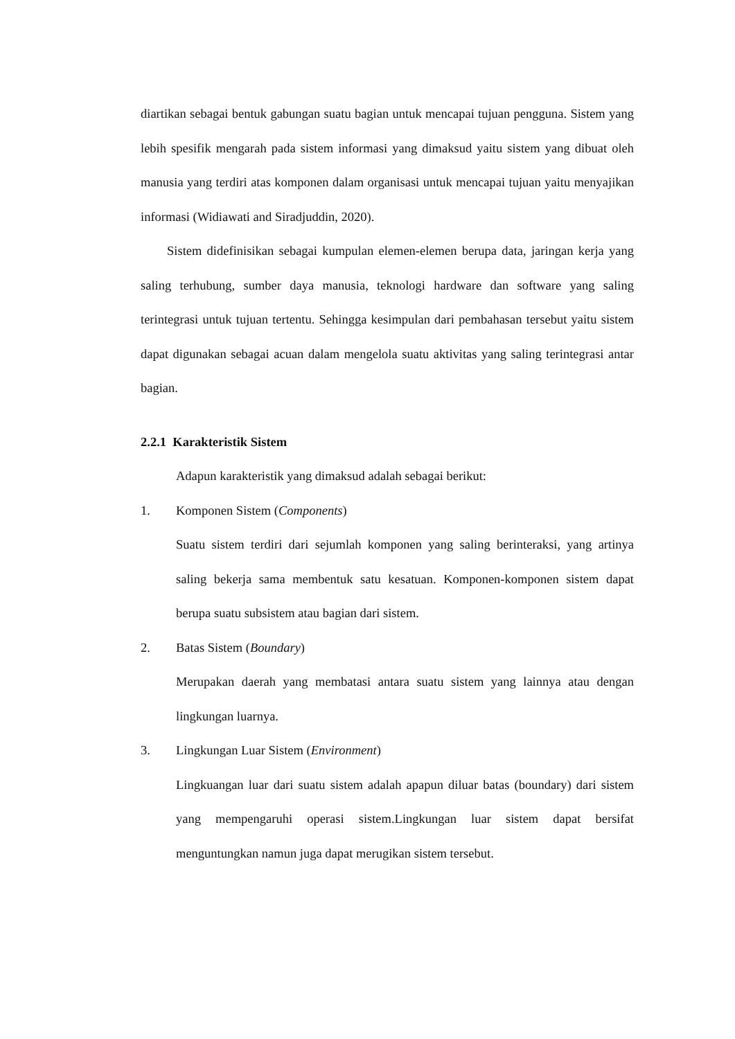diartikan sebagai bentuk gabungan suatu bagian untuk mencapai tujuan pengguna. Sistem yang lebih spesifik mengarah pada sistem informasi yang dimaksud yaitu sistem yang dibuat oleh manusia yang terdiri atas komponen dalam organisasi untuk mencapai tujuan yaitu menyajikan informasi (Widiawati and Siradjuddin, 2020).
Sistem didefinisikan sebagai kumpulan elemen-elemen berupa data, jaringan kerja yang saling terhubung, sumber daya manusia, teknologi hardware dan software yang saling terintegrasi untuk tujuan tertentu. Sehingga kesimpulan dari pembahasan tersebut yaitu sistem dapat digunakan sebagai acuan dalam mengelola suatu aktivitas yang saling terintegrasi antar bagian.
2.2.1 Karakteristik Sistem
Adapun karakteristik yang dimaksud adalah sebagai berikut:
1. Komponen Sistem (Components)
Suatu sistem terdiri dari sejumlah komponen yang saling berinteraksi, yang artinya saling bekerja sama membentuk satu kesatuan. Komponen-komponen sistem dapat berupa suatu subsistem atau bagian dari sistem.
2. Batas Sistem (Boundary)
Merupakan daerah yang membatasi antara suatu sistem yang lainnya atau dengan lingkungan luarnya.
3. Lingkungan Luar Sistem (Environment)
Lingkuangan luar dari suatu sistem adalah apapun diluar batas (boundary) dari sistem yang mempengaruhi operasi sistem.Lingkungan luar sistem dapat bersifat menguntungkan namun juga dapat merugikan sistem tersebut.